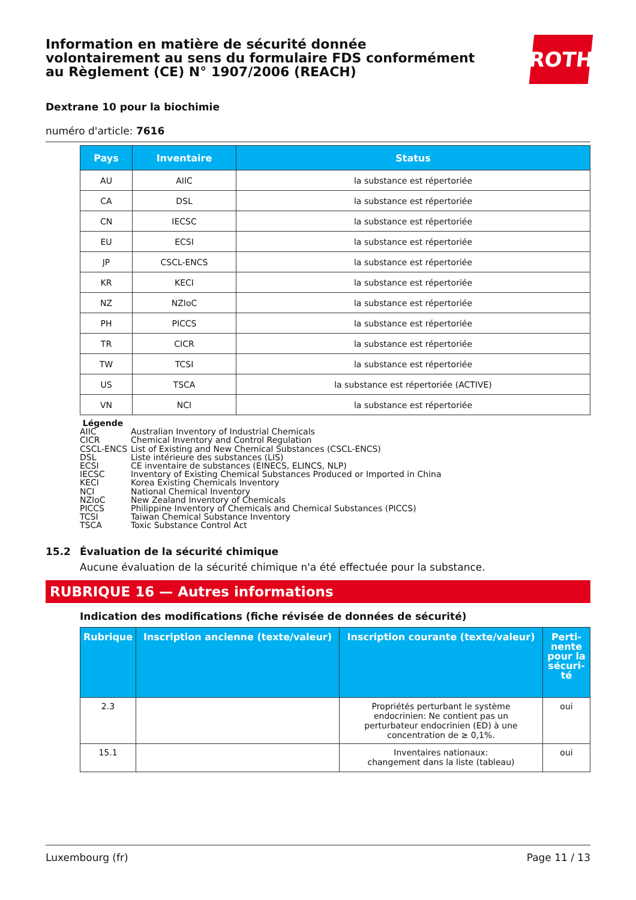Information en matière de sécurité donnée
volontairement au sens du formulaire FDS conformément
au Règlement (CE) N° 1907/2006 (REACH)
ROTH
Dextrane 10 pour la biochimie
numéro d'article: 7616
| Pays | Inventaire | Status |
| --- | --- | --- |
| AU | AIIC | la substance est répertoriée |
| CA | DSL | la substance est répertoriée |
| CN | IECSC | la substance est répertoriée |
| EU | ECSI | la substance est répertoriée |
| JP | CSCL-ENCS | la substance est répertoriée |
| KR | KECI | la substance est répertoriée |
| NZ | NZIoC | la substance est répertoriée |
| PH | PICCS | la substance est répertoriée |
| TR | CICR | la substance est répertoriée |
| TW | TCSI | la substance est répertoriée |
| US | TSCA | la substance est répertoriée (ACTIVE) |
| VN | NCI | la substance est répertoriée |
Légende
AIIC Australian Inventory of Industrial Chemicals
CICR Chemical Inventory and Control Regulation
CSCL-ENCS List of Existing and New Chemical Substances (CSCL-ENCS)
DSL Liste intérieure des substances (LIS)
ECSI CE inventaire de substances (EINECS, ELINCS, NLP)
IECSC Inventory of Existing Chemical Substances Produced or Imported in China
KECI Korea Existing Chemicals Inventory
NCI National Chemical Inventory
NZIoC New Zealand Inventory of Chemicals
PICCS Philippine Inventory of Chemicals and Chemical Substances (PICCS)
TCSI Taiwan Chemical Substance Inventory
TSCA Toxic Substance Control Act
15.2 Évaluation de la sécurité chimique
Aucune évaluation de la sécurité chimique n'a été effectuée pour la substance.
RUBRIQUE 16 — Autres informations
Indication des modifications (fiche révisée de données de sécurité)
| Rubrique | Inscription ancienne (texte/valeur) | Inscription courante (texte/valeur) | Perti- nente pour la sécuri- té |
| --- | --- | --- | --- |
| 2.3 | | Propriétés perturbant le système endocrinien: Ne contient pas un perturbateur endocrinien (ED) à une concentration de ≥ 0,1%. | oui |
| 15.1 | | Inventaires nationaux: changement dans la liste (tableau) | oui |
Luxembourg (fr) Page 11 / 13